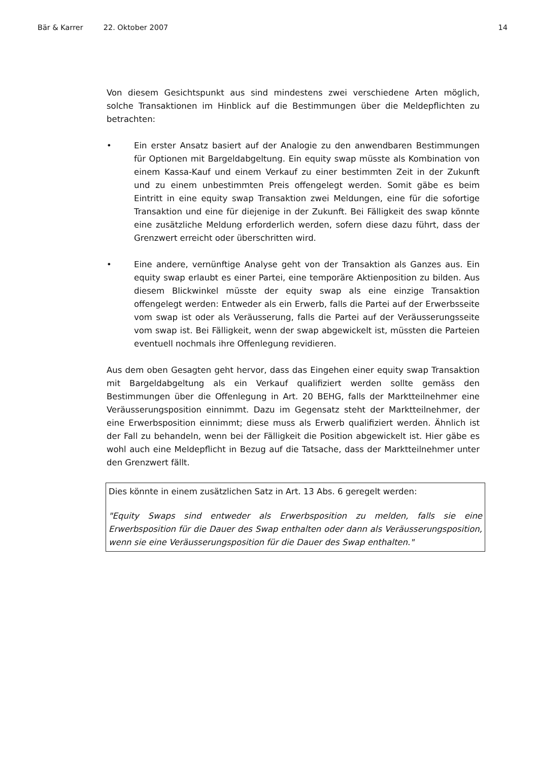Bär & Karrer 22. Oktober 2007 14
Von diesem Gesichtspunkt aus sind mindestens zwei verschiedene Arten möglich, solche Transaktionen im Hinblick auf die Bestimmungen über die Meldepflichten zu betrachten:
• Ein erster Ansatz basiert auf der Analogie zu den anwendbaren Bestimmungen für Optionen mit Bargeldabgeltung. Ein equity swap müsste als Kombination von einem Kassa-Kauf und einem Verkauf zu einer bestimmten Zeit in der Zukunft und zu einem unbestimmten Preis offengelegt werden. Somit gäbe es beim Eintritt in eine equity swap Transaktion zwei Meldungen, eine für die sofortige Transaktion und eine für diejenige in der Zukunft. Bei Fälligkeit des swap könnte eine zusätzliche Meldung erforderlich werden, sofern diese dazu führt, dass der Grenzwert erreicht oder überschritten wird.
• Eine andere, vernünftige Analyse geht von der Transaktion als Ganzes aus. Ein equity swap erlaubt es einer Partei, eine temporäre Aktienposition zu bilden. Aus diesem Blickwinkel müsste der equity swap als eine einzige Transaktion offengelegt werden: Entweder als ein Erwerb, falls die Partei auf der Erwerbsseite vom swap ist oder als Veräusserung, falls die Partei auf der Veräusserungsseite vom swap ist. Bei Fälligkeit, wenn der swap abgewickelt ist, müssten die Parteien eventuell nochmals ihre Offenlegung revidieren.
Aus dem oben Gesagten geht hervor, dass das Eingehen einer equity swap Transaktion mit Bargeldabgeltung als ein Verkauf qualifiziert werden sollte gemäss den Bestimmungen über die Offenlegung in Art. 20 BEHG, falls der Marktteilnehmer eine Veräusserungsposition einnimmt. Dazu im Gegensatz steht der Marktteilnehmer, der eine Erwerbsposition einnimmt; diese muss als Erwerb qualifiziert werden. Ähnlich ist der Fall zu behandeln, wenn bei der Fälligkeit die Position abgewickelt ist. Hier gäbe es wohl auch eine Meldepflicht in Bezug auf die Tatsache, dass der Marktteilnehmer unter den Grenzwert fällt.
Dies könnte in einem zusätzlichen Satz in Art. 13 Abs. 6 geregelt werden:
"Equity Swaps sind entweder als Erwerbsposition zu melden, falls sie eine Erwerbsposition für die Dauer des Swap enthalten oder dann als Veräusserungsposition, wenn sie eine Veräusserungsposition für die Dauer des Swap enthalten."